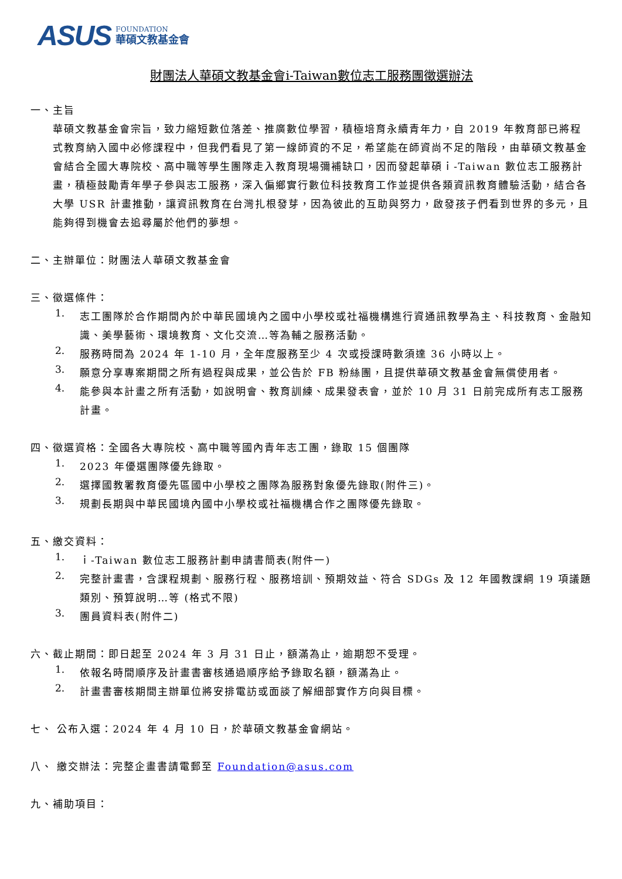ASUS FOUNDATION
華碩文教基金會
財團法人華碩文教基金會i-Taiwan數位志工服務團徵選辦法
一、主旨
華碩文教基金會宗旨，致力縮短數位落差、推廣數位學習，積極培育永續青年力，自 2019 年教育部已將程式教育納入國中必修課程中，但我們看見了第一線師資的不足，希望能在師資尚不足的階段，由華碩文教基金會結合全國大專院校、高中職等學生團隊走入教育現場彌補缺口，因而發起華碩ｉ-Taiwan 數位志工服務計畫，積極鼓勵青年學子參與志工服務，深入偏鄉實行數位科技教育工作並提供各類資訊教育體驗活動，結合各大學 USR 計畫推動，讓資訊教育在台灣扎根發芽，因為彼此的互助與努力，啟發孩子們看到世界的多元，且能夠得到機會去追尋屬於他們的夢想。
二、主辦單位：財團法人華碩文教基金會
三、徵選條件：
1.
志工團隊於合作期間內於中華民國境內之國中小學校或社福機構進行資通訊教學為主、科技教育、金融知識、美學藝術、環境教育、文化交流…等為輔之服務活動。
2.
服務時間為 2024 年 1-10 月，全年度服務至少 4 次或授課時數須達 36 小時以上。
3.
願意分享專案期間之所有過程與成果，並公告於 FB 粉絲團，且提供華碩文教基金會無償使用者。
4.
能參與本計畫之所有活動，如說明會、教育訓練、成果發表會，並於 10 月 31 日前完成所有志工服務計畫。
四、徵選資格：全國各大專院校、高中職等國內青年志工團，錄取 15 個團隊
1.
2023 年優選團隊優先錄取。
2.
選擇國教署教育優先區國中小學校之團隊為服務對象優先錄取(附件三)。
3.
規劃長期與中華民國境內國中小學校或社福機構合作之團隊優先錄取。
五、繳交資料：
1.
ｉ-Taiwan 數位志工服務計劃申請書簡表(附件一)
2.
完整計畫書，含課程規劃、服務行程、服務培訓、預期效益、符合 SDGs 及 12 年國教課綱 19 項議題類別、預算說明…等 (格式不限)
3.
團員資料表(附件二)
六、截止期間：即日起至 2024 年 3 月 31 日止，額滿為止，逾期恕不受理。
1.
依報名時間順序及計畫書審核通過順序給予錄取名額，額滿為止。
2.
計畫書審核期間主辦單位將安排電訪或面談了解細部實作方向與目標。
七、 公布入選：2024 年 4 月 10 日，於華碩文教基金會網站。
八、 繳交辦法：完整企畫書請電郵至 Foundation@asus.com
九、補助項目：